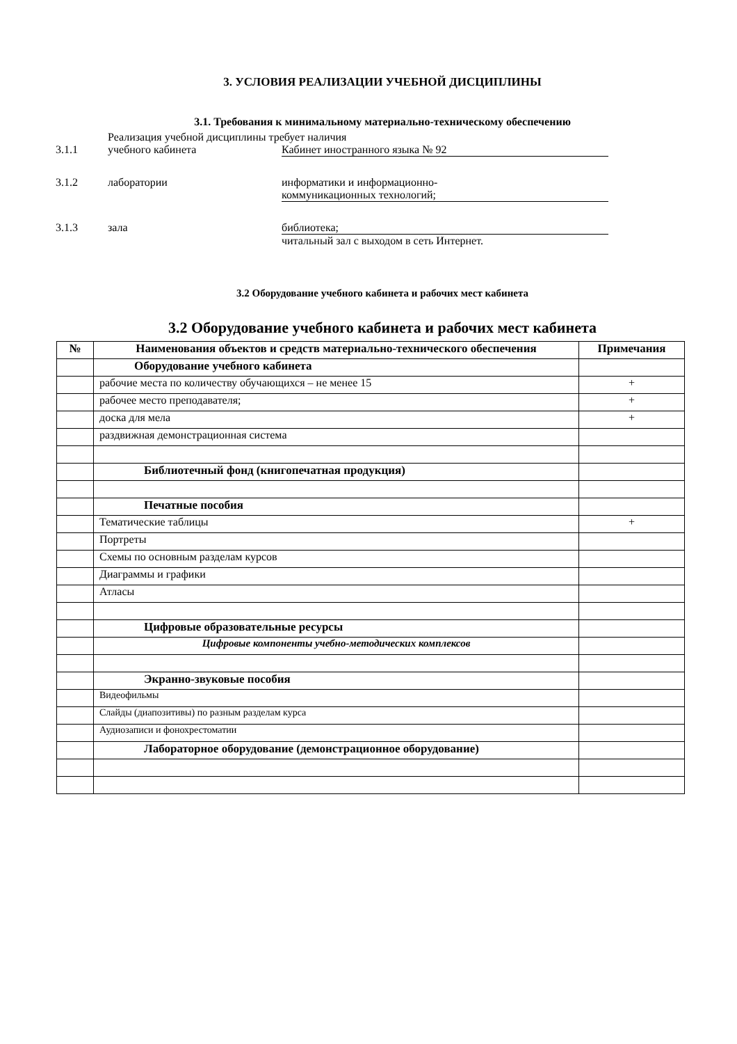3. УСЛОВИЯ РЕАЛИЗАЦИИ УЧЕБНОЙ ДИСЦИПЛИНЫ
3.1. Требования к минимальному материально-техническому обеспечению
Реализация учебной дисциплины требует наличия
3.1.1 учебного кабинета Кабинет иностранного языка № 92
3.1.2 лаборатории информатики и информационно-
коммуникационных технологий;
3.1.3 зала библиотека;
читальный зал с выходом в сеть Интернет.
3.2 Оборудование учебного кабинета и рабочих мест кабинета
3.2 Оборудование учебного кабинета и рабочих мест кабинета
| № | Наименования объектов и средств материально-технического обеспечения | Примечания |
| --- | --- | --- |
| | Оборудование учебного кабинета | |
| | рабочие места по количеству обучающихся – не менее 15 | + |
| | рабочее место преподавателя; | + |
| | доска для мела | + |
| | раздвижная демонстрационная система | |
| | Библиотечный фонд (книгопечатная продукция) | |
| | Печатные пособия | |
| | Тематические таблицы | + |
| | Портреты | |
| | Схемы по основным разделам курсов | |
| | Диаграммы и графики | |
| | Атласы | |
| | Цифровые образовательные ресурсы | |
| | Цифровые компоненты учебно-методических комплексов | |
| | Экранно-звуковые пособия | |
| | Видеофильмы | |
| | Слайды (диапозитивы) по разным разделам курса | |
| | Аудиозаписи и фонохрестоматии | |
| | Лабораторное оборудование (демонстрационное оборудование) | |